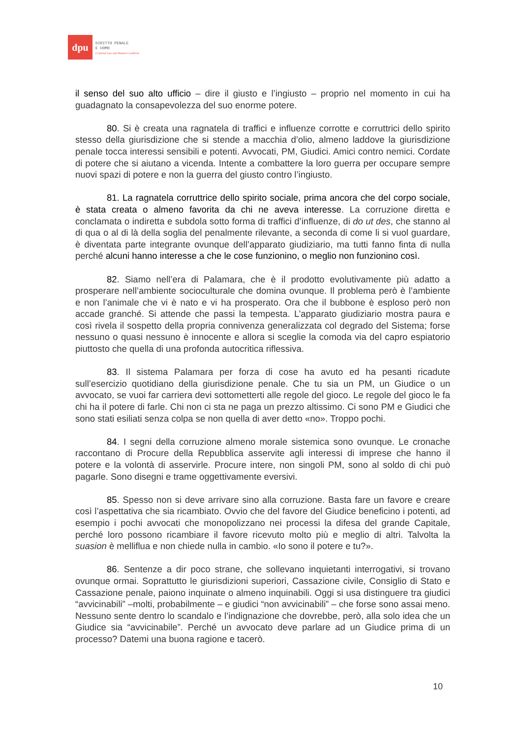dpu
DIRITTO PENALE
E UOMO
Criminal Law and Human Condition
il senso del suo alto ufficio – dire il giusto e l’ingiusto – proprio nel momento in cui ha guadagnato la consapevolezza del suo enorme potere.
80. Si è creata una ragnatela di traffici e influenze corrotte e corruttrici dello spirito stesso della giurisdizione che si stende a macchia d’olio, almeno laddove la giurisdizione penale tocca interessi sensibili e potenti. Avvocati, PM, Giudici. Amici contro nemici. Cordate di potere che si aiutano a vicenda. Intente a combattere la loro guerra per occupare sempre nuovi spazi di potere e non la guerra del giusto contro l’ingiusto.
81. La ragnatela corruttrice dello spirito sociale, prima ancora che del corpo sociale, è stata creata o almeno favorita da chi ne aveva interesse. La corruzione diretta e conclamata o indiretta e subdola sotto forma di traffici d’influenze, di do ut des, che stanno al di qua o al di là della soglia del penalmente rilevante, a seconda di come li si vuol guardare, è diventata parte integrante ovunque dell’apparato giudiziario, ma tutti fanno finta di nulla perché alcuni hanno interesse a che le cose funzionino, o meglio non funzionino così.
82. Siamo nell’era di Palamara, che è il prodotto evolutivamente più adatto a prosperare nell’ambiente socioculturale che domina ovunque. Il problema però è l’ambiente e non l’animale che vi è nato e vi ha prosperato. Ora che il bubbone è esploso però non accade granché. Si attende che passi la tempesta. L’apparato giudiziario mostra paura e così rivela il sospetto della propria connivenza generalizzata col degrado del Sistema; forse nessuno o quasi nessuno è innocente e allora si sceglie la comoda via del capro espiatorio piuttosto che quella di una profonda autocritica riflessiva.
83. Il sistema Palamara per forza di cose ha avuto ed ha pesanti ricadute sull’esercizio quotidiano della giurisdizione penale. Che tu sia un PM, un Giudice o un avvocato, se vuoi far carriera devi sottometterti alle regole del gioco. Le regole del gioco le fa chi ha il potere di farle. Chi non ci sta ne paga un prezzo altissimo. Ci sono PM e Giudici che sono stati esiliati senza colpa se non quella di aver detto «no». Troppo pochi.
84. I segni della corruzione almeno morale sistemica sono ovunque. Le cronache raccontano di Procure della Repubblica asservite agli interessi di imprese che hanno il potere e la volontà di asservirle. Procure intere, non singoli PM, sono al soldo di chi può pagarle. Sono disegni e trame oggettivamente eversivi.
85. Spesso non si deve arrivare sino alla corruzione. Basta fare un favore e creare così l’aspettativa che sia ricambiato. Ovvio che del favore del Giudice beneficino i potenti, ad esempio i pochi avvocati che monopolizzano nei processi la difesa del grande Capitale, perché loro possono ricambiare il favore ricevuto molto più e meglio di altri. Talvolta la suasion è melliflua e non chiede nulla in cambio. «Io sono il potere e tu?».
86. Sentenze a dir poco strane, che sollevano inquietanti interrogativi, si trovano ovunque ormai. Soprattutto le giurisdizioni superiori, Cassazione civile, Consiglio di Stato e Cassazione penale, paiono inquinate o almeno inquinabili. Oggi si usa distinguere tra giudici “avvicinabili” –molti, probabilmente – e giudici “non avvicinabili” – che forse sono assai meno. Nessuno sente dentro lo scandalo e l’indignazione che dovrebbe, però, alla solo idea che un Giudice sia “avvicinabile”. Perché un avvocato deve parlare ad un Giudice prima di un processo? Datemi una buona ragione e tacerò.
10